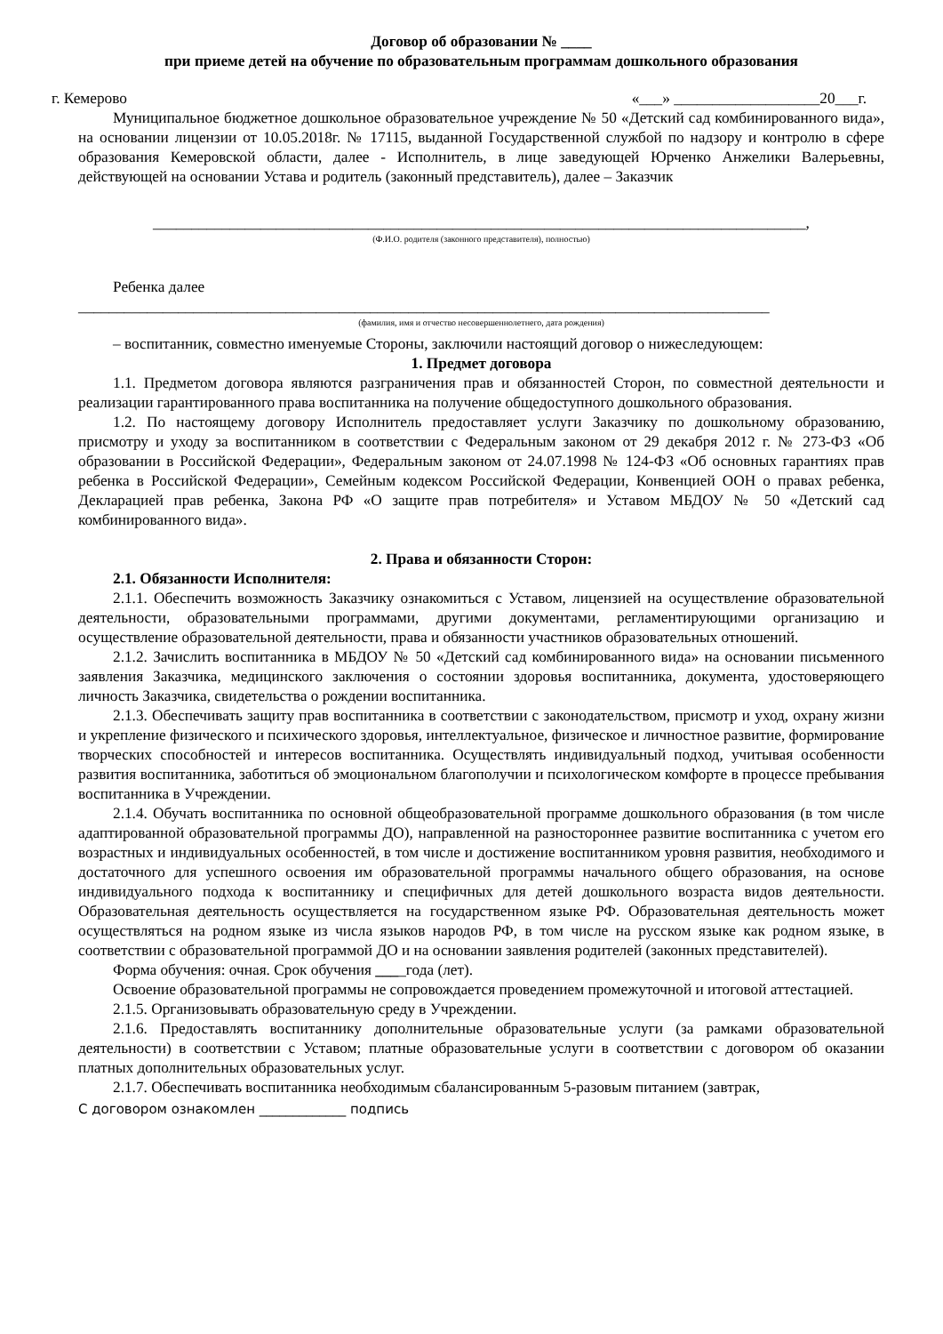Договор об образовании № ____
при приеме детей на обучение по образовательным программам дошкольного образования
г. Кемерово «___» ___________________20___г.
Муниципальное бюджетное дошкольное образовательное учреждение № 50 «Детский сад комбинированного вида», на основании лицензии от 10.05.2018г. № 17115, выданной Государственной службой по надзору и контролю в сфере образования Кемеровской области, далее - Исполнитель, в лице заведующей Юрченко Анжелики Валерьевны, действующей на основании Устава и родитель (законный представитель), далее – Заказчик
_____________________________________________________________________________________,
(Ф.И.О. родителя (законного представителя), полностью)
Ребенка далее
__________________________________________________________________________________________
(фамилия, имя и отчество несовершеннолетнего, дата рождения)
– воспитанник, совместно именуемые Стороны, заключили настоящий договор о нижеследующем:
1. Предмет договора
1.1. Предметом договора являются разграничения прав и обязанностей Сторон, по совместной деятельности и реализации гарантированного права воспитанника на получение общедоступного дошкольного образования.
1.2. По настоящему договору Исполнитель предоставляет услуги Заказчику по дошкольному образованию, присмотру и уходу за воспитанником в соответствии с Федеральным законом от 29 декабря 2012 г. № 273-ФЗ «Об образовании в Российской Федерации», Федеральным законом от 24.07.1998 № 124-ФЗ «Об основных гарантиях прав ребенка в Российской Федерации», Семейным кодексом Российской Федерации, Конвенцией ООН о правах ребенка, Декларацией прав ребенка, Закона РФ «О защите прав потребителя» и Уставом МБДОУ № 50 «Детский сад комбинированного вида».
2. Права и обязанности Сторон:
2.1. Обязанности Исполнителя:
2.1.1. Обеспечить возможность Заказчику ознакомиться с Уставом, лицензией на осуществление образовательной деятельности, образовательными программами, другими документами, регламентирующими организацию и осуществление образовательной деятельности, права и обязанности участников образовательных отношений.
2.1.2. Зачислить воспитанника в МБДОУ № 50 «Детский сад комбинированного вида» на основании письменного заявления Заказчика, медицинского заключения о состоянии здоровья воспитанника, документа, удостоверяющего личность Заказчика, свидетельства о рождении воспитанника.
2.1.3. Обеспечивать защиту прав воспитанника в соответствии с законодательством, присмотр и уход, охрану жизни и укрепление физического и психического здоровья, интеллектуальное, физическое и личностное развитие, формирование творческих способностей и интересов воспитанника. Осуществлять индивидуальный подход, учитывая особенности развития воспитанника, заботиться об эмоциональном благополучии и психологическом комфорте в процессе пребывания воспитанника в Учреждении.
2.1.4. Обучать воспитанника по основной общеобразовательной программе дошкольного образования (в том числе адаптированной образовательной программы ДО), направленной на разностороннее развитие воспитанника с учетом его возрастных и индивидуальных особенностей, в том числе и достижение воспитанником уровня развития, необходимого и достаточного для успешного освоения им образовательной программы начального общего образования, на основе индивидуального подхода к воспитаннику и специфичных для детей дошкольного возраста видов деятельности. Образовательная деятельность осуществляется на государственном языке РФ. Образовательная деятельность может осуществляться на родном языке из числа языков народов РФ, в том числе на русском языке как родном языке, в соответствии с образовательной программой ДО и на основании заявления родителей (законных представителей).
Форма обучения: очная. Срок обучения ____года (лет).
Освоение образовательной программы не сопровождается проведением промежуточной и итоговой аттестацией.
2.1.5. Организовывать образовательную среду в Учреждении.
2.1.6. Предоставлять воспитаннику дополнительные образовательные услуги (за рамками образовательной деятельности) в соответствии с Уставом; платные образовательные услуги в соответствии с договором об оказании платных дополнительных образовательных услуг.
2.1.7. Обеспечивать воспитанника необходимым сбалансированным 5-разовым питанием (завтрак,
С договором ознакомлен _____________ подпись